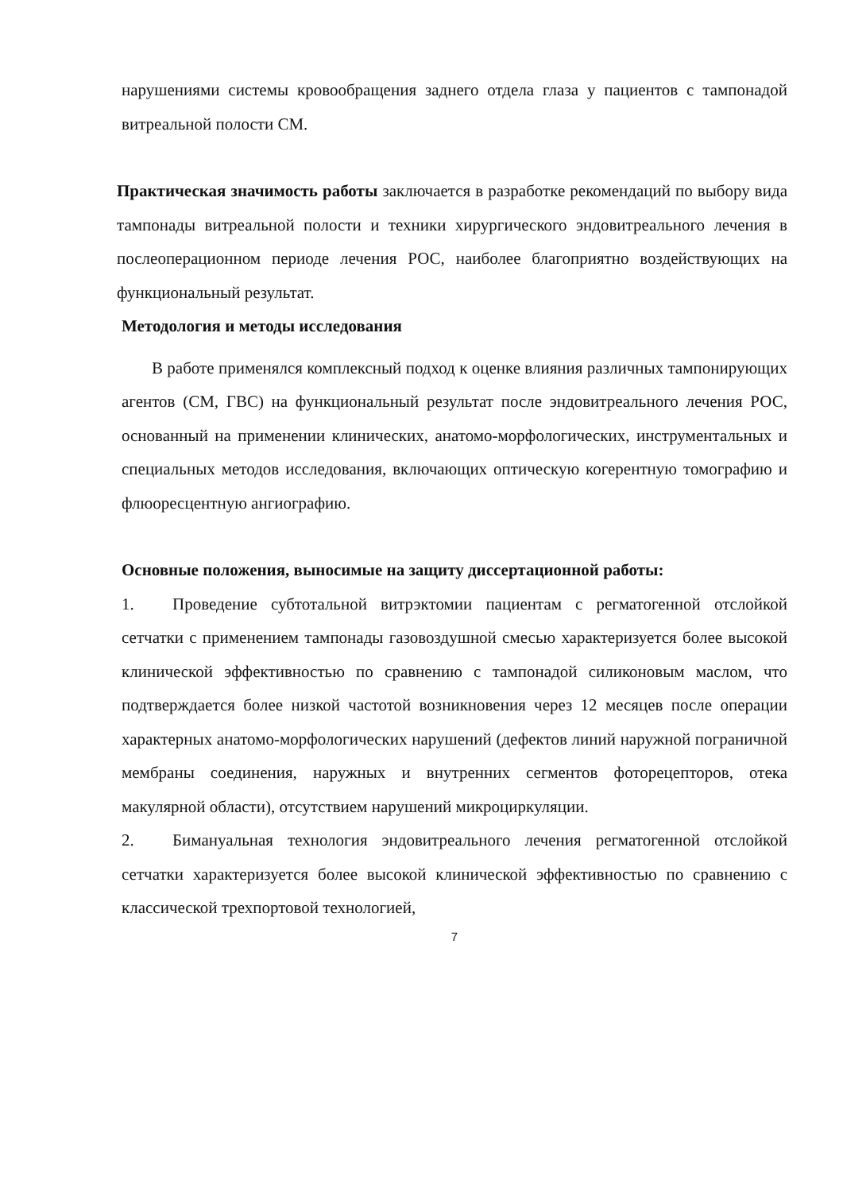нарушениями системы кровообращения заднего отдела глаза у пациентов с тампонадой витреальной полости СМ.
Практическая значимость работы заключается в разработке рекомендаций по выбору вида тампонады витреальной полости и техники хирургического эндовитреального лечения в послеоперационном периоде лечения РОС, наиболее благоприятно воздействующих на функциональный результат.
Методология и методы исследования
В работе применялся комплексный подход к оценке влияния различных тампонирующих агентов (СМ, ГВС) на функциональный результат после эндовитреального лечения РОС, основанный на применении клинических, анатомо-морфологических, инструментальных и специальных методов исследования, включающих оптическую когерентную томографию и флюоресцентную ангиографию.
Основные положения, выносимые на защиту диссертационной работы:
1. Проведение субтотальной витрэктомии пациентам с регматогенной отслойкой сетчатки с применением тампонады газовоздушной смесью характеризуется более высокой клинической эффективностью по сравнению с тампонадой силиконовым маслом, что подтверждается более низкой частотой возникновения через 12 месяцев после операции характерных анатомо-морфологических нарушений (дефектов линий наружной пограничной мембраны соединения, наружных и внутренних сегментов фоторецепторов, отека макулярной области), отсутствием нарушений микроциркуляции.
2. Бимануальная технология эндовитреального лечения регматогенной отслойкой сетчатки характеризуется более высокой клинической эффективностью по сравнению с классической трехпортовой технологией,
7